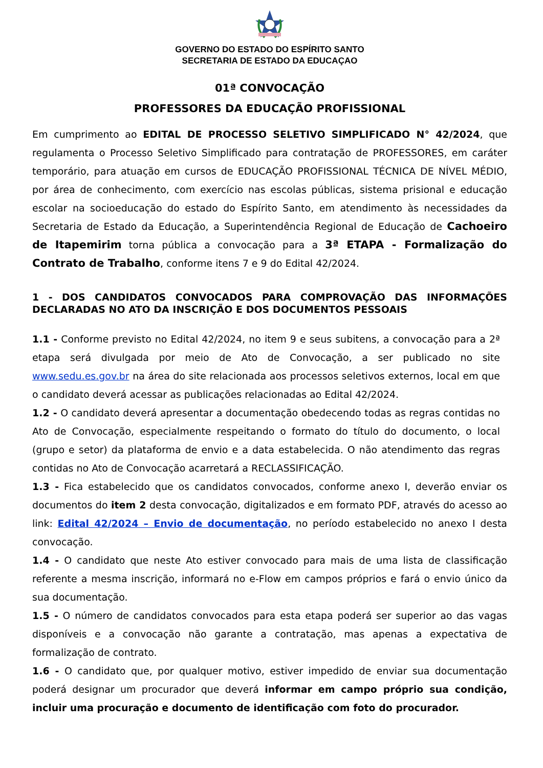GOVERNO DO ESTADO DO ESPÍRITO SANTO
SECRETARIA DE ESTADO DA EDUCAÇAO
01ª CONVOCAÇÃO
PROFESSORES DA EDUCAÇÃO PROFISSIONAL
Em cumprimento ao EDITAL DE PROCESSO SELETIVO SIMPLIFICADO N° 42/2024, que regulamenta o Processo Seletivo Simplificado para contratação de PROFESSORES, em caráter temporário, para atuação em cursos de EDUCAÇÃO PROFISSIONAL TÉCNICA DE NÍVEL MÉDIO, por área de conhecimento, com exercício nas escolas públicas, sistema prisional e educação escolar na socioeducação do estado do Espírito Santo, em atendimento às necessidades da Secretaria de Estado da Educação, a Superintendência Regional de Educação de Cachoeiro de Itapemirim torna pública a convocação para a 3ª ETAPA - Formalização do Contrato de Trabalho, conforme itens 7 e 9 do Edital 42/2024.
1 - DOS CANDIDATOS CONVOCADOS PARA COMPROVAÇÃO DAS INFORMAÇÕES DECLARADAS NO ATO DA INSCRIÇÃO E DOS DOCUMENTOS PESSOAIS
1.1 - Conforme previsto no Edital 42/2024, no item 9 e seus subitens, a convocação para a 2ª etapa será divulgada por meio de Ato de Convocação, a ser publicado no site www.sedu.es.gov.br na área do site relacionada aos processos seletivos externos, local em que o candidato deverá acessar as publicações relacionadas ao Edital 42/2024.
1.2 - O candidato deverá apresentar a documentação obedecendo todas as regras contidas no Ato de Convocação, especialmente respeitando o formato do título do documento, o local (grupo e setor) da plataforma de envio e a data estabelecida. O não atendimento das regras contidas no Ato de Convocação acarretará a RECLASSIFICAÇÃO.
1.3 - Fica estabelecido que os candidatos convocados, conforme anexo I, deverão enviar os documentos do item 2 desta convocação, digitalizados e em formato PDF, através do acesso ao link: Edital 42/2024 – Envio de documentação, no período estabelecido no anexo I desta convocação.
1.4 - O candidato que neste Ato estiver convocado para mais de uma lista de classificação referente a mesma inscrição, informará no e-Flow em campos próprios e fará o envio único da sua documentação.
1.5 - O número de candidatos convocados para esta etapa poderá ser superior ao das vagas disponíveis e a convocação não garante a contratação, mas apenas a expectativa de formalização de contrato.
1.6 - O candidato que, por qualquer motivo, estiver impedido de enviar sua documentação poderá designar um procurador que deverá informar em campo próprio sua condição, incluir uma procuração e documento de identificação com foto do procurador.